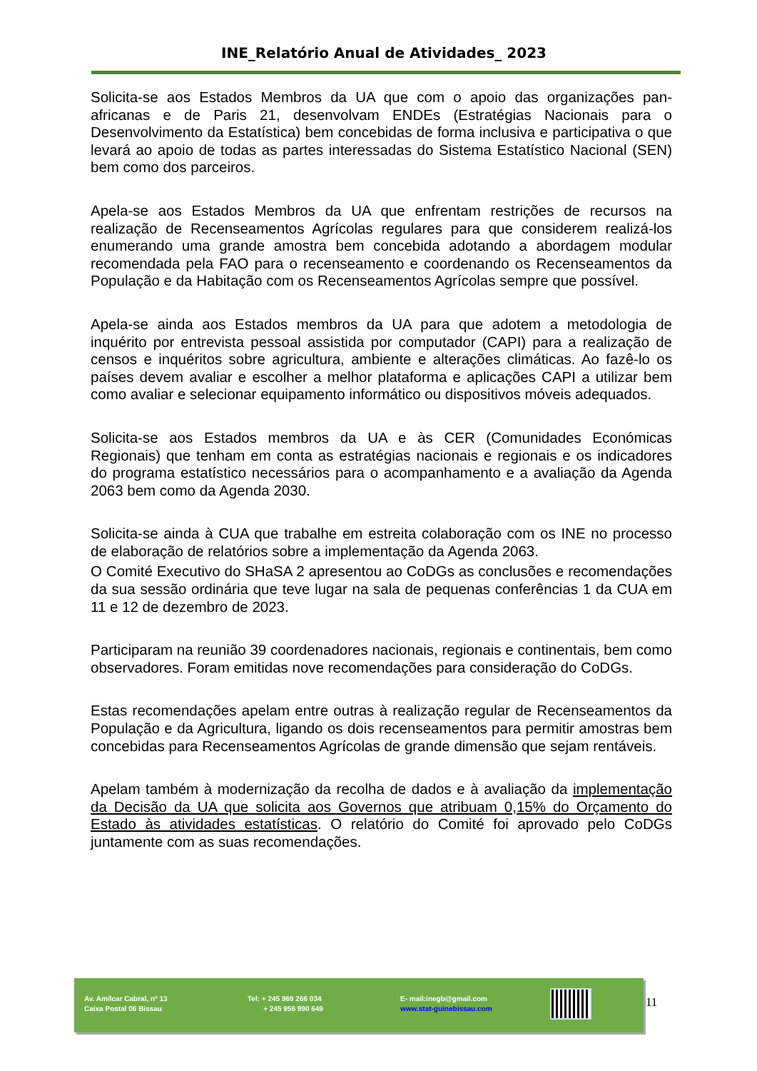INE_Relatório Anual de Atividades_ 2023
Solicita-se aos Estados Membros da UA que com o apoio das organizações pan-africanas e de Paris 21, desenvolvam ENDEs (Estratégias Nacionais para o Desenvolvimento da Estatística) bem concebidas de forma inclusiva e participativa o que levará ao apoio de todas as partes interessadas do Sistema Estatístico Nacional (SEN) bem como dos parceiros.
Apela-se aos Estados Membros da UA que enfrentam restrições de recursos na realização de Recenseamentos Agrícolas regulares para que considerem realizá-los enumerando uma grande amostra bem concebida adotando a abordagem modular recomendada pela FAO para o recenseamento e coordenando os Recenseamentos da População e da Habitação com os Recenseamentos Agrícolas sempre que possível.
Apela-se ainda aos Estados membros da UA para que adotem a metodologia de inquérito por entrevista pessoal assistida por computador (CAPI) para a realização de censos e inquéritos sobre agricultura, ambiente e alterações climáticas. Ao fazê-lo os países devem avaliar e escolher a melhor plataforma e aplicações CAPI a utilizar bem como avaliar e selecionar equipamento informático ou dispositivos móveis adequados.
Solicita-se aos Estados membros da UA e às CER (Comunidades Económicas Regionais) que tenham em conta as estratégias nacionais e regionais e os indicadores do programa estatístico necessários para o acompanhamento e a avaliação da Agenda 2063 bem como da Agenda 2030.
Solicita-se ainda à CUA que trabalhe em estreita colaboração com os INE no processo de elaboração de relatórios sobre a implementação da Agenda 2063.
O Comité Executivo do SHaSA 2 apresentou ao CoDGs as conclusões e recomendações da sua sessão ordinária que teve lugar na sala de pequenas conferências 1 da CUA em 11 e 12 de dezembro de 2023.
Participaram na reunião 39 coordenadores nacionais, regionais e continentais, bem como observadores. Foram emitidas nove recomendações para consideração do CoDGs.
Estas recomendações apelam entre outras à realização regular de Recenseamentos da População e da Agricultura, ligando os dois recenseamentos para permitir amostras bem concebidas para Recenseamentos Agrícolas de grande dimensão que sejam rentáveis.
Apelam também à modernização da recolha de dados e à avaliação da implementação da Decisão da UA que solicita aos Governos que atribuam 0,15% do Orçamento do Estado às atividades estatísticas. O relatório do Comité foi aprovado pelo CoDGs juntamente com as suas recomendações.
Av. Amílcar Cabral, nº 13
Caixa Postal 06 Bissau
Tel: + 245 969 266 034
+ 245 956 990 649
E- mail:inegb@gmail.com
www.stat-guinebissau.com
11